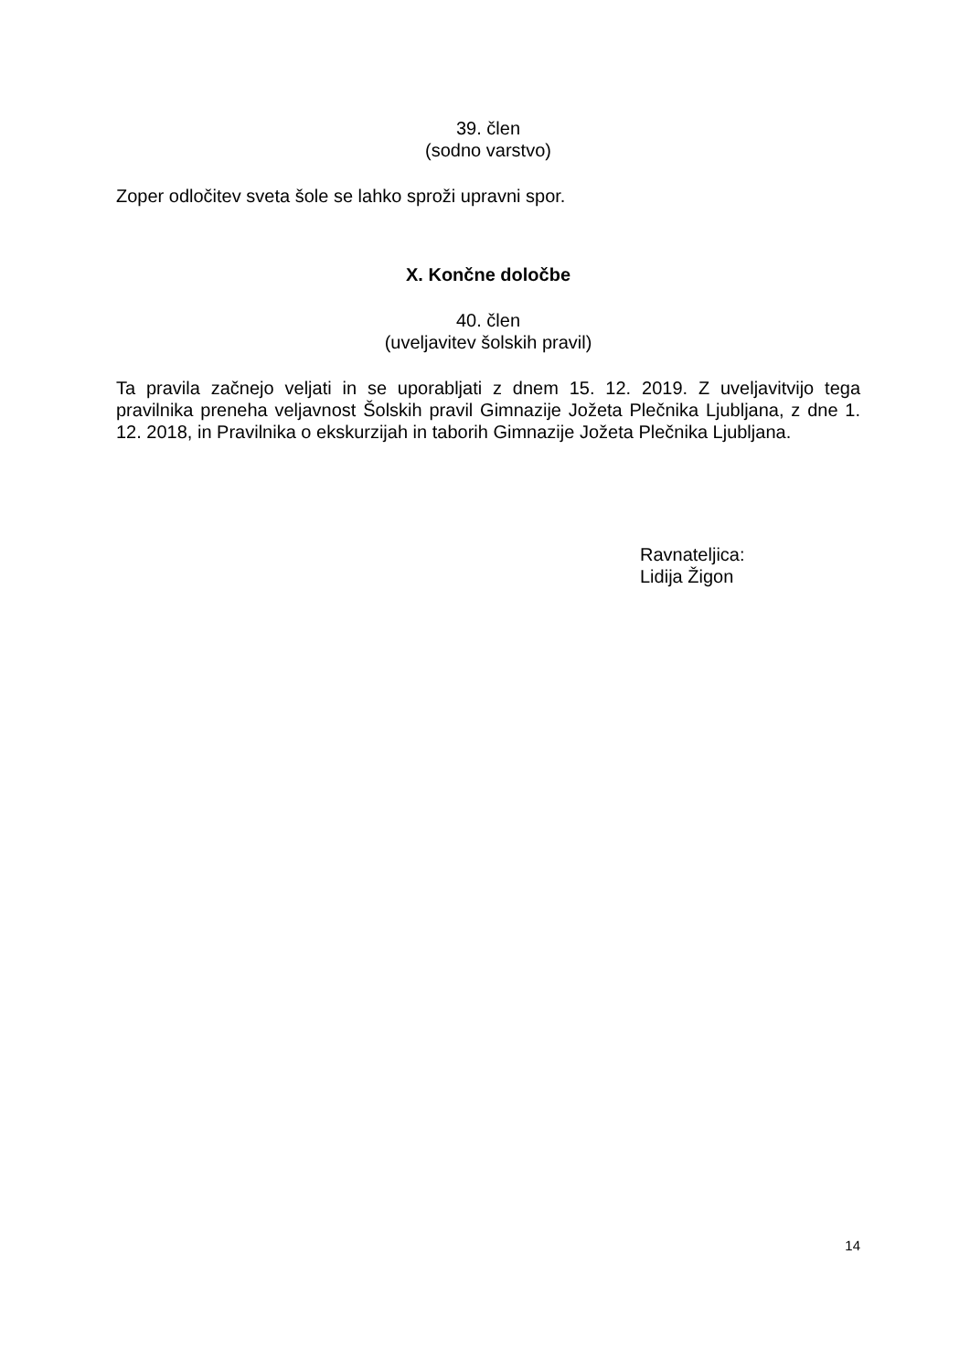39. člen
(sodno varstvo)
Zoper odločitev sveta šole se lahko sproži upravni spor.
X. Končne določbe
40. člen
(uveljavitev šolskih pravil)
Ta pravila začnejo veljati in se uporabljati z dnem 15. 12. 2019. Z uveljavitvijo tega pravilnika preneha veljavnost Šolskih pravil Gimnazije Jožeta Plečnika Ljubljana, z dne 1. 12. 2018, in Pravilnika o ekskurzijah in taborih Gimnazije Jožeta Plečnika Ljubljana.
Ravnateljica:
Lidija Žigon
14